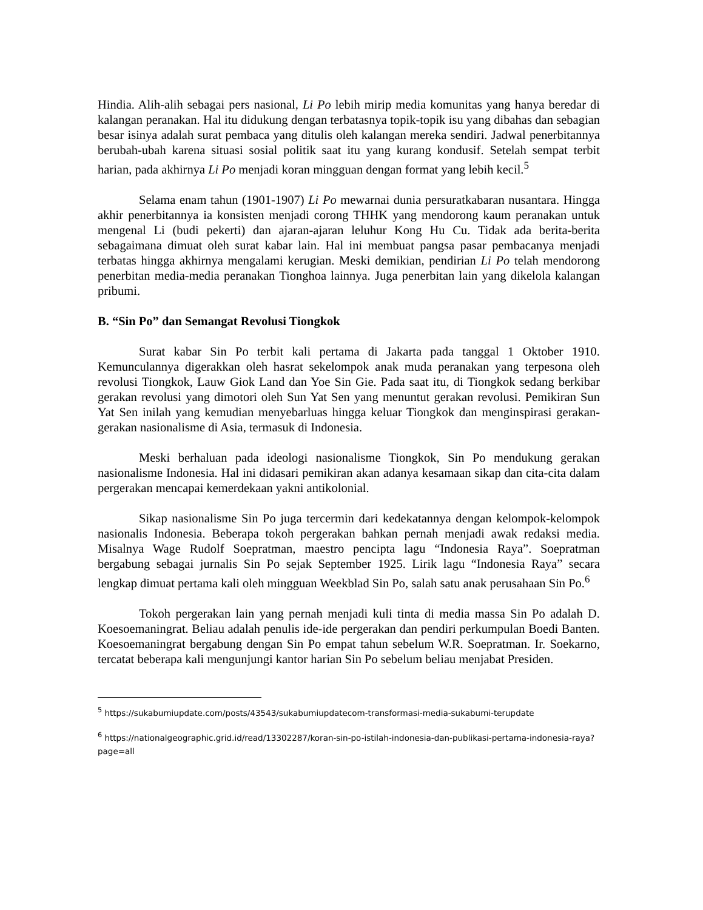Hindia. Alih-alih sebagai pers nasional, Li Po lebih mirip media komunitas yang hanya beredar di kalangan peranakan. Hal itu didukung dengan terbatasnya topik-topik isu yang dibahas dan sebagian besar isinya adalah surat pembaca yang ditulis oleh kalangan mereka sendiri. Jadwal penerbitannya berubah-ubah karena situasi sosial politik saat itu yang kurang kondusif. Setelah sempat terbit harian, pada akhirnya Li Po menjadi koran mingguan dengan format yang lebih kecil.<sup>5</sup>
Selama enam tahun (1901-1907) Li Po mewarnai dunia persuratkabaran nusantara. Hingga akhir penerbitannya ia konsisten menjadi corong THHK yang mendorong kaum peranakan untuk mengenal Li (budi pekerti) dan ajaran-ajaran leluhur Kong Hu Cu. Tidak ada berita-berita sebagaimana dimuat oleh surat kabar lain. Hal ini membuat pangsa pasar pembacanya menjadi terbatas hingga akhirnya mengalami kerugian. Meski demikian, pendirian Li Po telah mendorong penerbitan media-media peranakan Tionghoa lainnya. Juga penerbitan lain yang dikelola kalangan pribumi.
B. “Sin Po” dan Semangat Revolusi Tiongkok
Surat kabar Sin Po terbit kali pertama di Jakarta pada tanggal 1 Oktober 1910. Kemunculannya digerakkan oleh hasrat sekelompok anak muda peranakan yang terpesona oleh revolusi Tiongkok, Lauw Giok Land dan Yoe Sin Gie. Pada saat itu, di Tiongkok sedang berkibar gerakan revolusi yang dimotori oleh Sun Yat Sen yang menuntut gerakan revolusi. Pemikiran Sun Yat Sen inilah yang kemudian menyebarluas hingga keluar Tiongkok dan menginspirasi gerakan-gerakan nasionalisme di Asia, termasuk di Indonesia.
Meski berhaluan pada ideologi nasionalisme Tiongkok, Sin Po mendukung gerakan nasionalisme Indonesia. Hal ini didasari pemikiran akan adanya kesamaan sikap dan cita-cita dalam pergerakan mencapai kemerdekaan yakni antikolonial.
Sikap nasionalisme Sin Po juga tercermin dari kedekatannya dengan kelompok-kelompok nasionalis Indonesia. Beberapa tokoh pergerakan bahkan pernah menjadi awak redaksi media. Misalnya Wage Rudolf Soepratman, maestro pencipta lagu “Indonesia Raya”. Soepratman bergabung sebagai jurnalis Sin Po sejak September 1925. Lirik lagu “Indonesia Raya” secara lengkap dimuat pertama kali oleh mingguan Weekblad Sin Po, salah satu anak perusahaan Sin Po.<sup>6</sup>
Tokoh pergerakan lain yang pernah menjadi kuli tinta di media massa Sin Po adalah D. Koesoemaningrat. Beliau adalah penulis ide-ide pergerakan dan pendiri perkumpulan Boedi Banten. Koesoemaningrat bergabung dengan Sin Po empat tahun sebelum W.R. Soepratman. Ir. Soekarno, tercatat beberapa kali mengunjungi kantor harian Sin Po sebelum beliau menjabat Presiden.
<sup>5</sup> https://sukabumiupdate.com/posts/43543/sukabumiupdatecom-transformasi-media-sukabumi-terupdate
<sup>6</sup> https://nationalgeographic.grid.id/read/13302287/koran-sin-po-istilah-indonesia-dan-publikasi-pertama-indonesia-raya?page=all